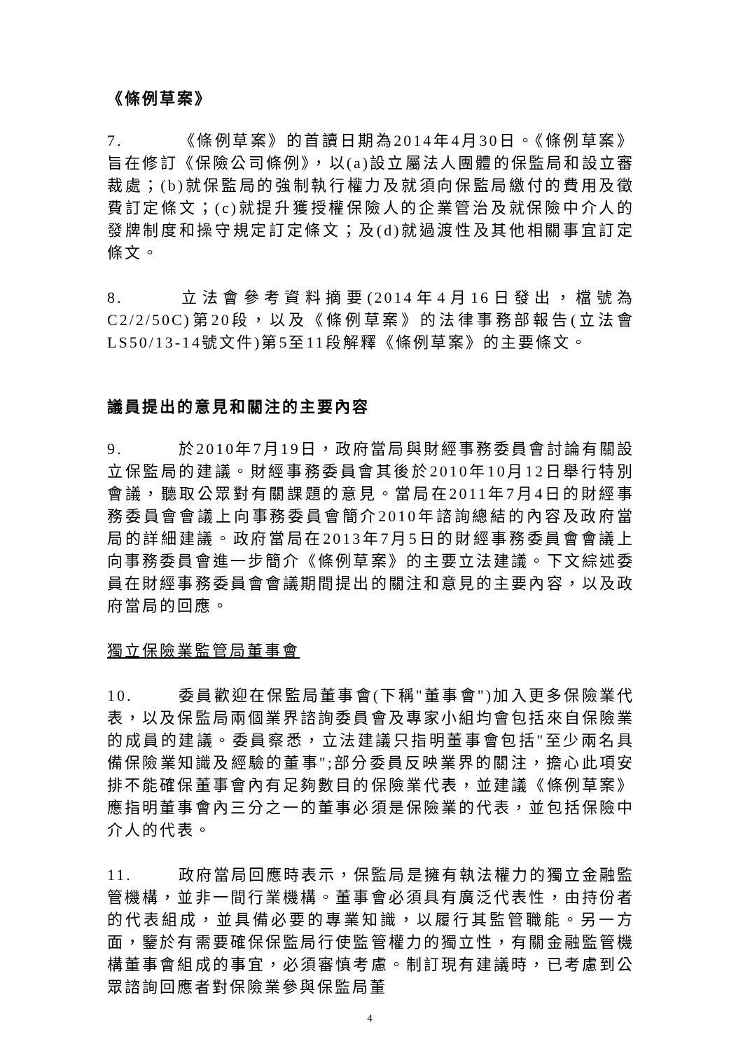《條例草案》
7. 《條例草案》的首讀日期為2014年4月30日。《條例草案》旨在修訂《保險公司條例》，以(a)設立屬法人團體的保監局和設立審裁處；(b)就保監局的強制執行權力及就須向保監局繳付的費用及徵費訂定條文；(c)就提升獲授權保險人的企業管治及就保險中介人的發牌制度和操守規定訂定條文；及(d)就過渡性及其他相關事宜訂定條文。
8. 立法會參考資料摘要(2014年4月16日發出，檔號為C2/2/50C)第20段，以及《條例草案》的法律事務部報告(立法會LS50/13-14號文件)第5至11段解釋《條例草案》的主要條文。
議員提出的意見和關注的主要內容
9. 於2010年7月19日，政府當局與財經事務委員會討論有關設立保監局的建議。財經事務委員會其後於2010年10月12日舉行特別會議，聽取公眾對有關課題的意見。當局在2011年7月4日的財經事務委員會會議上向事務委員會簡介2010年諮詢總結的內容及政府當局的詳細建議。政府當局在2013年7月5日的財經事務委員會會議上向事務委員會進一步簡介《條例草案》的主要立法建議。下文綜述委員在財經事務委員會會議期間提出的關注和意見的主要內容，以及政府當局的回應。
獨立保險業監管局董事會
10. 委員歡迎在保監局董事會(下稱"董事會")加入更多保險業代表，以及保監局兩個業界諮詢委員會及專家小組均會包括來自保險業的成員的建議。委員察悉，立法建議只指明董事會包括"至少兩名具備保險業知識及經驗的董事";部分委員反映業界的關注，擔心此項安排不能確保董事會內有足夠數目的保險業代表，並建議《條例草案》應指明董事會內三分之一的董事必須是保險業的代表，並包括保險中介人的代表。
11. 政府當局回應時表示，保監局是擁有執法權力的獨立金融監管機構，並非一間行業機構。董事會必須具有廣泛代表性，由持份者的代表組成，並具備必要的專業知識，以履行其監管職能。另一方面，鑒於有需要確保保監局行使監管權力的獨立性，有關金融監管機構董事會組成的事宜，必須審慎考慮。制訂現有建議時，已考慮到公眾諮詢回應者對保險業參與保監局董
4